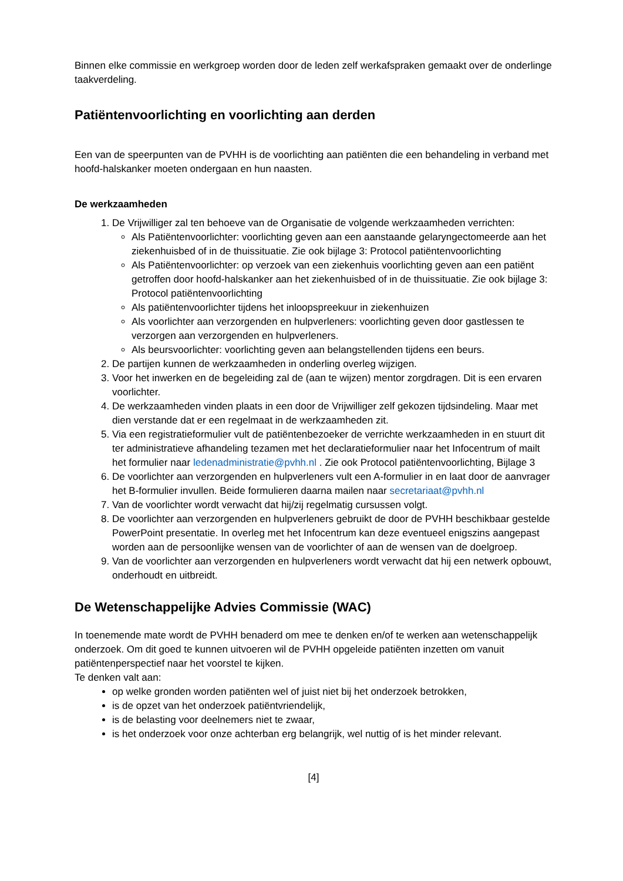Binnen elke commissie en werkgroep worden door de leden zelf werkafspraken gemaakt over de onderlinge taakverdeling.
Patiëntenvoorlichting en voorlichting aan derden
Een van de speerpunten van de PVHH is de voorlichting aan patiënten die een behandeling in verband met hoofd-halskanker moeten ondergaan en hun naasten.
De werkzaamheden
1. De Vrijwilliger zal ten behoeve van de Organisatie de volgende werkzaamheden verrichten:
Als Patiëntenvoorlichter: voorlichting geven aan een aanstaande gelaryngectomeerde aan het ziekenhuisbed of in de thuissituatie. Zie ook bijlage 3: Protocol patiëntenvoorlichting
Als Patiëntenvoorlichter: op verzoek van een ziekenhuis voorlichting geven aan een patiënt getroffen door hoofd-halskanker aan het ziekenhuisbed of in de thuissituatie. Zie ook bijlage 3: Protocol patiëntenvoorlichting
Als patiëntenvoorlichter tijdens het inloopspreekuur in ziekenhuizen
Als voorlichter aan verzorgenden en hulpverleners: voorlichting geven door gastlessen te verzorgen aan verzorgenden en hulpverleners.
Als beursvoorlichter: voorlichting geven aan belangstellenden tijdens een beurs.
2. De partijen kunnen de werkzaamheden in onderling overleg wijzigen.
3. Voor het inwerken en de begeleiding zal de (aan te wijzen) mentor zorgdragen. Dit is een ervaren voorlichter.
4. De werkzaamheden vinden plaats in een door de Vrijwilliger zelf gekozen tijdsindeling. Maar met dien verstande dat er een regelmaat in de werkzaamheden zit.
5. Via een registratieformulier vult de patiëntenbezoeker de verrichte werkzaamheden in en stuurt dit ter administratieve afhandeling tezamen met het declaratieformulier naar het Infocentrum of mailt het formulier naar ledenadministratie@pvhh.nl . Zie ook Protocol patiëntenvoorlichting, Bijlage 3
6. De voorlichter aan verzorgenden en hulpverleners vult een A-formulier in en laat door de aanvrager het B-formulier invullen. Beide formulieren daarna mailen naar secretariaat@pvhh.nl
7. Van de voorlichter wordt verwacht dat hij/zij regelmatig cursussen volgt.
8. De voorlichter aan verzorgenden en hulpverleners gebruikt de door de PVHH beschikbaar gestelde PowerPoint presentatie. In overleg met het Infocentrum kan deze eventueel enigszins aangepast worden aan de persoonlijke wensen van de voorlichter of aan de wensen van de doelgroep.
9. Van de voorlichter aan verzorgenden en hulpverleners wordt verwacht dat hij een netwerk opbouwt, onderhoudt en uitbreidt.
De Wetenschappelijke Advies Commissie (WAC)
In toenemende mate wordt de PVHH benaderd om mee te denken en/of te werken aan wetenschappelijk onderzoek. Om dit goed te kunnen uitvoeren wil de PVHH opgeleide patiënten inzetten om vanuit patiëntenperspectief naar het voorstel te kijken.
Te denken valt aan:
op welke gronden worden patiënten wel of juist niet bij het onderzoek betrokken,
is de opzet van het onderzoek patiëntvriendelijk,
is de belasting voor deelnemers niet te zwaar,
is het onderzoek voor onze achterban erg belangrijk, wel nuttig of is het minder relevant.
[4]